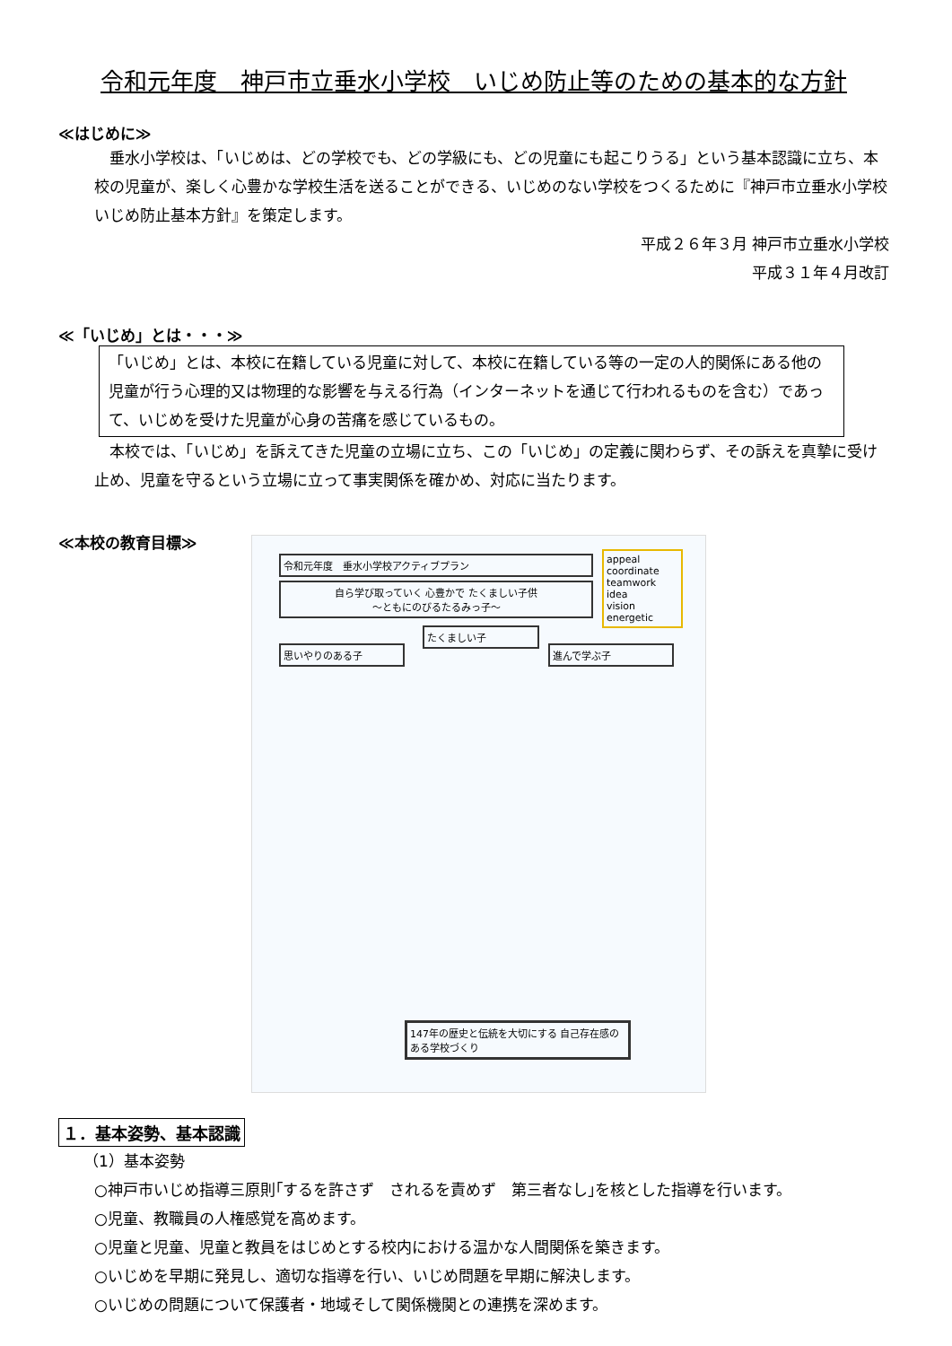令和元年度　神戸市立垂水小学校　いじめ防止等のための基本的な方針
≪はじめに≫
垂水小学校は、「いじめは、どの学校でも、どの学級にも、どの児童にも起こりうる」という基本認識に立ち、本校の児童が、楽しく心豊かな学校生活を送ることができる、いじめのない学校をつくるために『神戸市立垂水小学校　いじめ防止基本方針』を策定します。
平成２６年３月 神戸市立垂水小学校
平成３１年４月改訂
≪「いじめ」とは・・・≫
「いじめ」とは、本校に在籍している児童に対して、本校に在籍している等の一定の人的関係にある他の児童が行う心理的又は物理的な影響を与える行為（インターネットを通じて行われるものを含む）であって、いじめを受けた児童が心身の苦痛を感じているもの。
本校では、「いじめ」を訴えてきた児童の立場に立ち、この「いじめ」の定義に関わらず、その訴えを真摯に受け止め、児童を守るという立場に立って事実関係を確かめ、対応に当たります。
≪本校の教育目標≫
令和元年度　垂水小学校アクティブプラン
自ら学び取っていく 心豊かで たくましい子供
～ともにのびるたるみっ子～
appeal
coordinate
teamwork
idea
vision
energetic
思いやりのある子
たくましい子
進んで学ぶ子
147年の歴史と伝統を大切にする 自己存在感のある学校づくり
１．基本姿勢、基本認識
（1）基本姿勢
○神戸市いじめ指導三原則｢するを許さず　されるを責めず　第三者なし｣を核とした指導を行います。
○児童、教職員の人権感覚を高めます。
○児童と児童、児童と教員をはじめとする校内における温かな人間関係を築きます。
○いじめを早期に発見し、適切な指導を行い、いじめ問題を早期に解決します。
○いじめの問題について保護者・地域そして関係機関との連携を深めます。